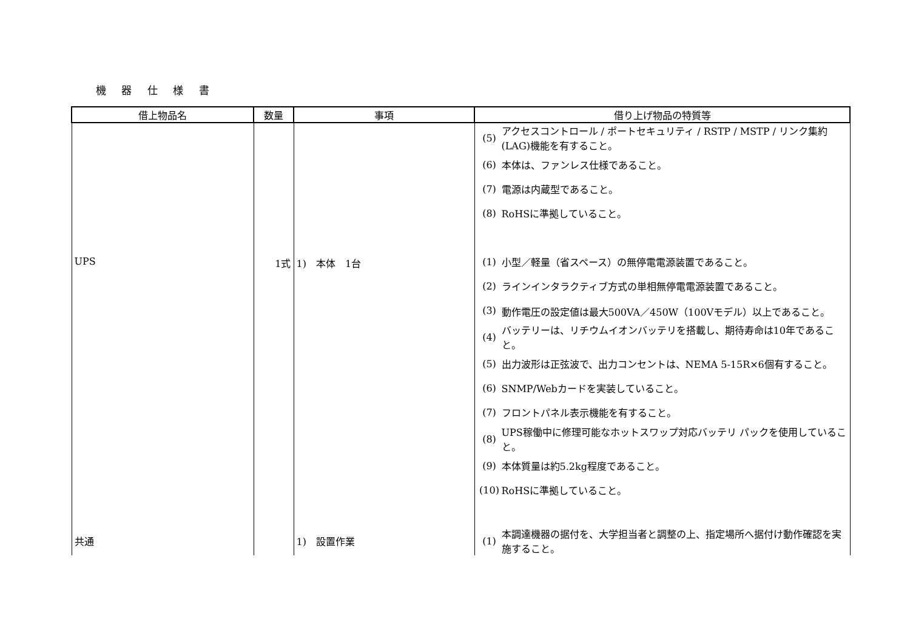機 器 仕 様 書
| 借上物品名 | 数量 | 事項 | 借り上げ物品の特質等 |
| --- | --- | --- | --- |
| | | | (5) アクセスコントロール / ポートセキュリティ / RSTP / MSTP / リンク集約(LAG)機能を有すること。 (6) 本体は、ファンレス仕様であること。 (7) 電源は内蔵型であること。 (8) RoHSに準拠していること。 |
| UPS | 1式 | 1) 本体 1台 | (1) 小型／軽量（省スペース）の無停電電源装置であること。 (2) ラインインタラクティブ方式の単相無停電電源装置であること。 (3) 動作電圧の設定値は最大500VA／450W（100Vモデル）以上であること。 (4) バッテリーは、リチウムイオンバッテリを搭載し、期待寿命は10年であること。 (5) 出力波形は正弦波で、出力コンセントは、NEMA 5-15R×6個有すること。 (6) SNMP/Webカードを実装していること。 (7) フロントパネル表示機能を有すること。 (8) UPS稼働中に修理可能なホットスワップ対応バッテリ パックを使用していること。 (9) 本体質量は約5.2kg程度であること。 (10) RoHSに準拠していること。 |
| 共通 | | 1) 設置作業 | (1) 本調達機器の据付を、大学担当者と調整の上、指定場所へ据付け動作確認を実施すること。 |